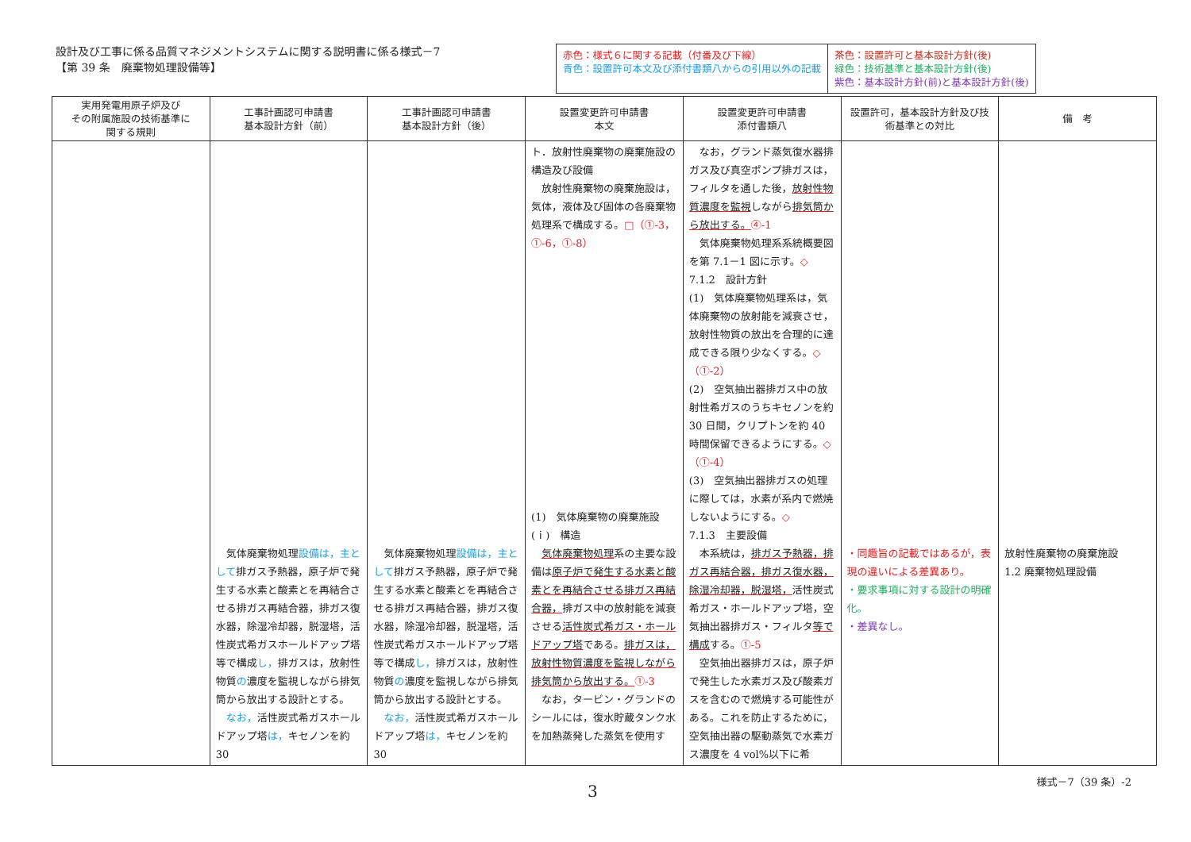設計及び工事に係る品質マネジメントシステムに関する説明書に係る様式－7
【第 39 条　廃棄物処理設備等】
赤色：様式６に関する記載（付番及び下線）
青色：設置許可本文及び添付書類八からの引用以外の記載
茶色：設置許可と基本設計方針(後)
緑色：技術基準と基本設計方針(後)
紫色：基本設計方針(前)と基本設計方針(後)
| 実用発電用原子炉及び その附属施設の技術基準に 関する規則 | 工事計画認可申請書 基本設計方針（前） | 工事計画認可申請書 基本設計方針（後） | 設置変更許可申請書 本文 | 設置変更許可申請書 添付書類八 | 設置許可，基本設計方針及び技術基準との対比 | 備 考 |
| --- | --- | --- | --- | --- | --- | --- |
| | 気体廃棄物処理 設備は，主として 排ガス予熱器，原子炉で発生する水素と酸素とを再結合させる排ガス再結合器，排ガス復水器，除湿冷却器，脱湿塔，活性炭式希ガスホールドアップ塔等で構成 し， 排ガスは，放射性物質 の 濃度を監視しながら排気筒から放出する設計とする。 なお， 活性炭式希ガスホールドアップ塔 は， キセノンを約 30 | 気体廃棄物処理 設備は，主として 排ガス予熱器，原子炉で発生する水素と酸素とを再結合させる排ガス再結合器，排ガス復水器，除湿冷却器，脱湿塔，活性炭式希ガスホールドアップ塔等で構成 し， 排ガスは，放射性物質 の 濃度を監視しながら排気筒から放出する設計とする。 なお， 活性炭式希ガスホールドアップ塔 は， キセノンを約 30 | ト．放射性廃棄物の廃棄施設の構造及び設備 放射性廃棄物の廃棄施設は，気体，液体及び固体の各廃棄物処理系で構成する。 □（①-3，①-6，①-8） (1) 気体廃棄物の廃棄施設 (ｉ) 構造 気体廃棄物処理 系の主要な設備は 原子炉で発生する水素と酸素とを再結合させる排ガス再結合器， 排ガス中の放射能を減衰させる 活性炭式希ガス・ホールドアップ塔 である。 排ガスは，放射性物質濃度を監視しながら排気筒から放出する。 ①-3 なお，タービン・グランドのシールには，復水貯蔵タンク水を加熱蒸発した蒸気を使用す | なお，グランド蒸気復水器排ガス及び真空ポンプ排ガスは，フィルタを通した後， 放射性物質濃度を監視 しながら 排気筒から放出する。 ④-1 気体廃棄物処理系系統概要図を第 7.1－1 図に示す。 ◇ 7.1.2 設計方針 (1) 気体廃棄物処理系は，気体廃棄物の放射能を減衰させ，放射性物質の放出を合理的に達成できる限り少なくする。 ◇（①-2） (2) 空気抽出器排ガス中の放射性希ガスのうちキセノンを約 30 日間，クリプトンを約 40 時間保留できるようにする。 ◇（①-4） (3) 空気抽出器排ガスの処理に際しては，水素が系内で燃焼しないようにする。 ◇ 7.1.3 主要設備 本系統は， 排ガス予熱器，排ガス再結合器，排ガス復水器，除湿冷却器，脱湿塔， 活性炭式希ガス・ホールドアップ塔，空気抽出器排ガス・フィルタ 等で構成 する。 ①-5 空気抽出器排ガスは，原子炉で発生した水素ガス及び酸素ガスを含むので燃焼する可能性がある。これを防止するために，空気抽出器の駆動蒸気で水素ガス濃度を 4 vol%以下に希 | ・同趣旨の記載ではあるが，表現の違いによる差異あり。 ・要求事項に対する設計の明確化。 ・差異なし。 | 放射性廃棄物の廃棄施設 1.2 廃棄物処理設備 |
3 様式－7（39 条）-2